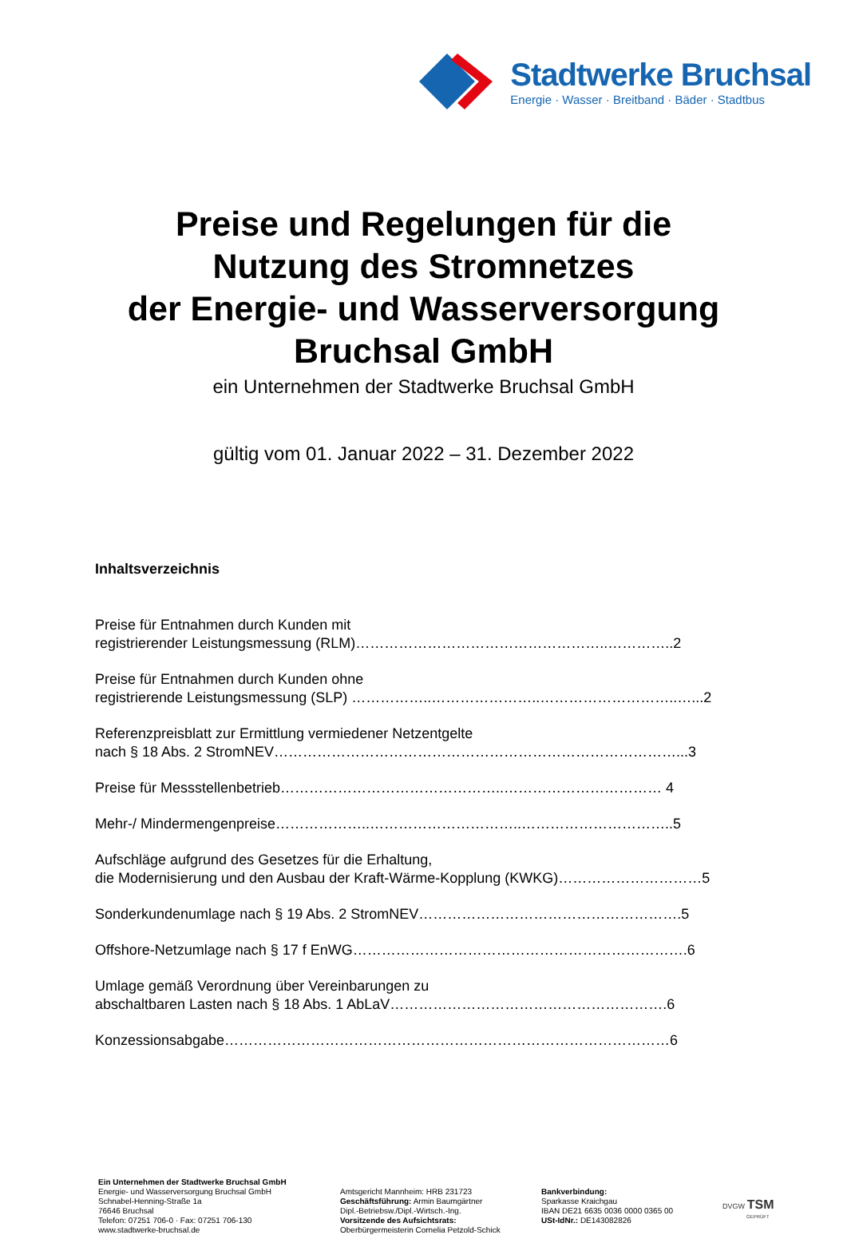Stadtwerke Bruchsal
Energie · Wasser · Breitband · Bäder · Stadtbus
Preise und Regelungen für die
Nutzung des Stromnetzes
der Energie- und Wasserversorgung
Bruchsal GmbH
ein Unternehmen der Stadtwerke Bruchsal GmbH
gültig vom 01. Januar 2022 – 31. Dezember 2022
Inhaltsverzeichnis
Preise für Entnahmen durch Kunden mit
registrierender Leistungsmessung (RLM)……………………………………………..…………..2
Preise für Entnahmen durch Kunden ohne
registrierende Leistungsmessung (SLP) ……………..…………………..………………………..…...2
Referenzpreisblatt zur Ermittlung vermiedener Netzentgelte
nach § 18 Abs. 2 StromNEV…………………………………………………………………………...3
Preise für Messstellenbetrieb………………………………………..…………………………… 4
Mehr-/ Mindermengenpreise………………..…………………………..…………………………..5
Aufschläge aufgrund des Gesetzes für die Erhaltung,
die Modernisierung und den Ausbau der Kraft-Wärme-Kopplung (KWKG)…………………………5
Sonderkundenumlage nach § 19 Abs. 2 StromNEV……………………………………………….5
Offshore-Netzumlage nach § 17 f EnWG…………………………………………………………….6
Umlage gemäß Verordnung über Vereinbarungen zu
abschaltbaren Lasten nach § 18 Abs. 1 AbLaV………………………………………………….6
Konzessionsabgabe…………………………………………………………………………………6
Ein Unternehmen der Stadtwerke Bruchsal GmbH
Energie- und Wasserversorgung Bruchsal GmbH
Schnabel-Henning-Straße 1a
76646 Bruchsal
Telefon: 07251 706-0 · Fax: 07251 706-130
www.stadtwerke-bruchsal.de
Amtsgericht Mannheim: HRB 231723
Geschäftsführung: Armin Baumgärtner
Dipl.-Betriebsw./Dipl.-Wirtsch.-Ing.
Vorsitzende des Aufsichtsrats:
Oberbürgermeisterin Cornelia Petzold-Schick
Bankverbindung:
Sparkasse Kraichgau
IBAN DE21 6635 0036 0000 0365 00
USt-IdNr.: DE143082826
DVGW TSM
GEPRÜFT